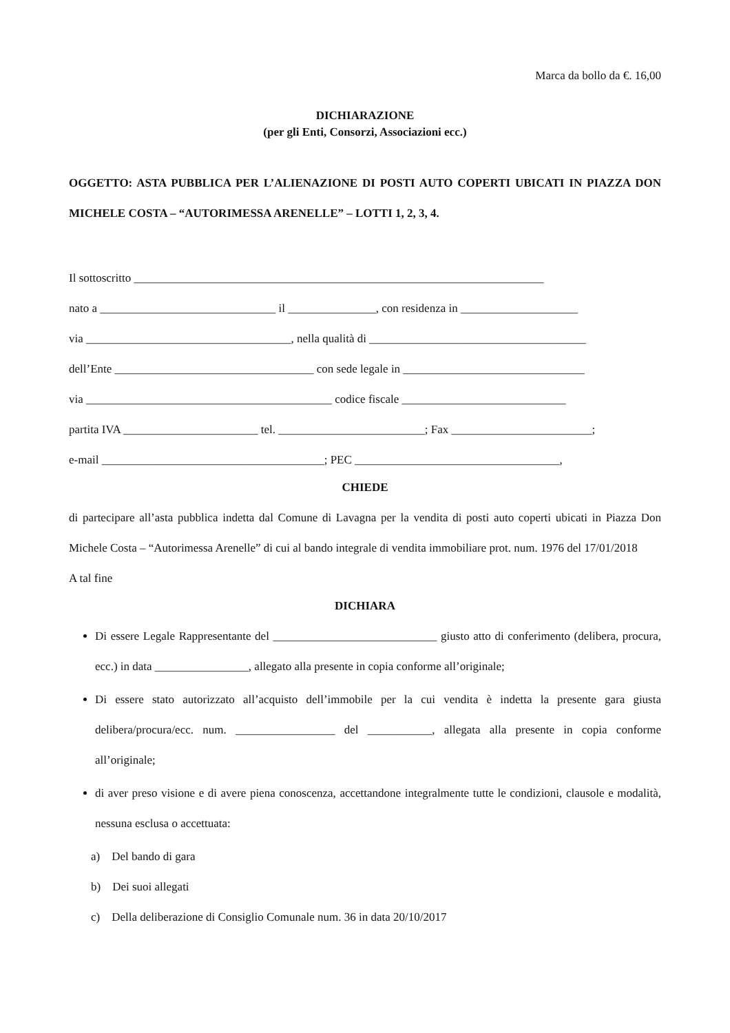Marca da bollo da €. 16,00
DICHIARAZIONE
(per gli Enti, Consorzi, Associazioni ecc.)
OGGETTO: ASTA PUBBLICA PER L’ALIENAZIONE DI POSTI AUTO COPERTI UBICATI IN PIAZZA DON MICHELE COSTA – “AUTORIMESSA ARENELLE” – LOTTI 1, 2, 3, 4.
Il sottoscritto ______________________________________________________________________
nato a ______________________________ il _______________, con residenza in ____________________
via ___________________________________, nella qualità di _____________________________________
dell’Ente __________________________________ con sede legale in _______________________________
via __________________________________________ codice fiscale ____________________________
partita IVA _______________________ tel. _________________________; Fax ________________________;
e-mail ______________________________________; PEC ___________________________________,
CHIEDE
di partecipare all’asta pubblica indetta dal Comune di Lavagna per la vendita di posti auto coperti ubicati in Piazza Don Michele Costa – “Autorimessa Arenelle” di cui al bando integrale di vendita immobiliare prot. num. 1976 del 17/01/2018
A tal fine
DICHIARA
Di essere Legale Rappresentante del ____________________________ giusto atto di conferimento (delibera, procura, ecc.) in data ________________, allegato alla presente in copia conforme all’originale;
Di essere stato autorizzato all’acquisto dell’immobile per la cui vendita è indetta la presente gara giusta delibera/procura/ecc. num. _________________ del ___________, allegata alla presente in copia conforme all’originale;
di aver preso visione e di avere piena conoscenza, accettandone integralmente tutte le condizioni, clausole e modalità, nessuna esclusa o accettuata:
a) Del bando di gara
b) Dei suoi allegati
c) Della deliberazione di Consiglio Comunale num. 36 in data 20/10/2017